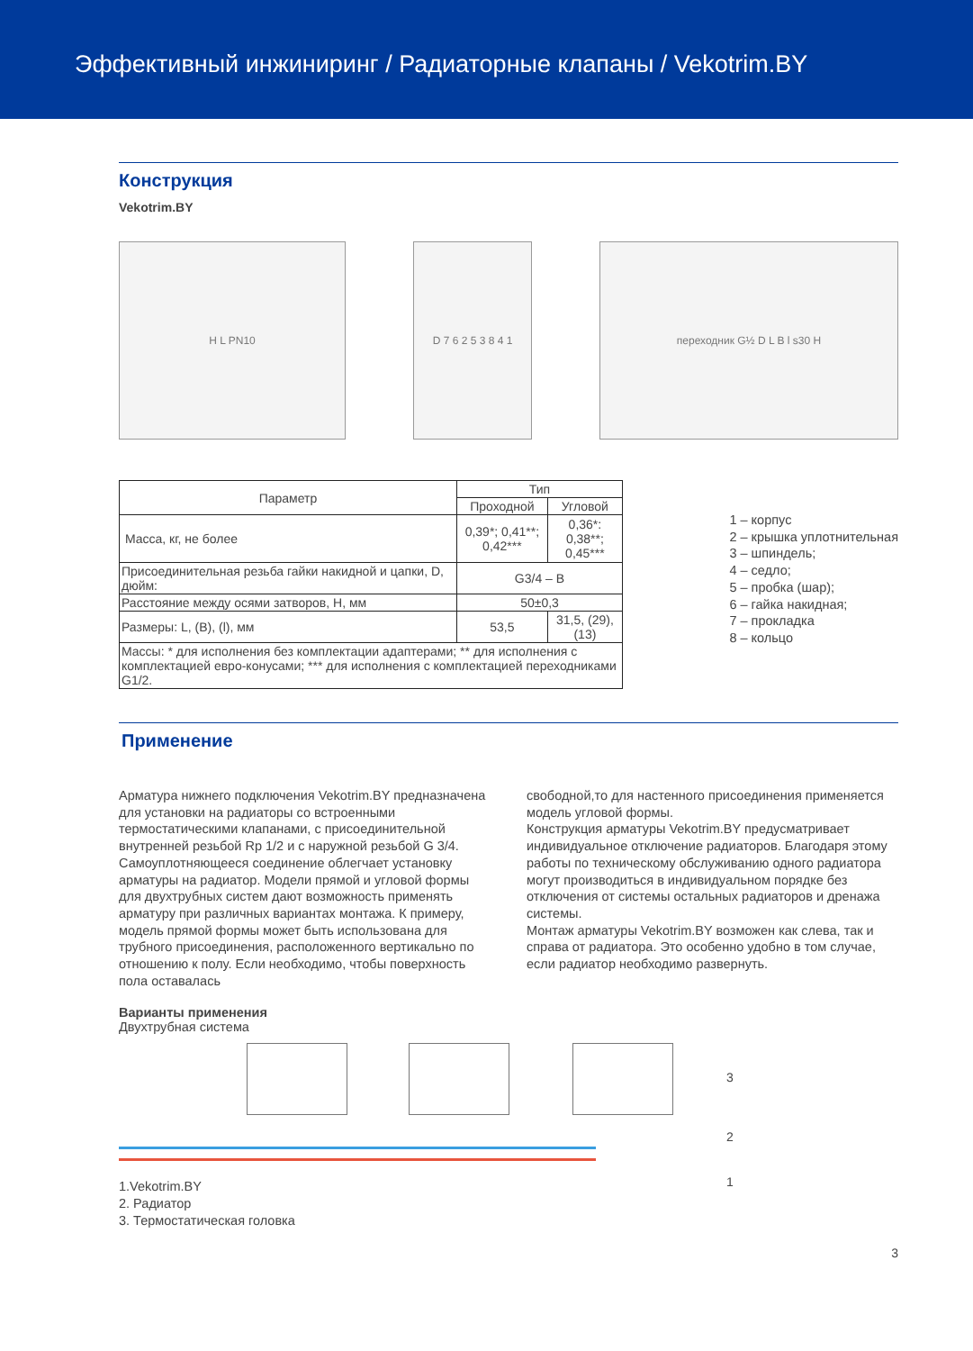Эффективный инжиниринг / Радиаторные клапаны / Vekotrim.BY
Конструкция
Vekotrim.BY
H L PN10 D 7 6 2 5 3 8 4 1 переходник G½ D L B l s30 H
| Параметр | Тип | |
| --- | --- | --- |
| | Проходной | Угловой |
| Масса, кг, не более | 0,39*; 0,41**; 0,42*** | 0,36*: 0,38**; 0,45*** |
| Присоединительная резьба гайки накидной и цапки, D, дюйм: | G3/4 – B | |
| Расстояние между осями затворов, H, мм | 50±0,3 | |
| Размеры: L, (B), (l), мм | 53,5 | 31,5, (29), (13) |
| Массы: * для исполнения без комплектации адаптерами; ** для исполнения с комплектацией евро-конусами; *** для исполнения с комплектацией переходниками G1/2. | | |
1 – корпус
2 – крышка уплотнительная
3 – шпиндель;
4 – седло;
5 – пробка (шар);
6 – гайка накидная;
7 – прокладка
8 – кольцо
Применение
Арматура нижнего подключения Vekotrim.BY предназначена для установки на радиаторы со встроенными термостатическими клапанами, с присоединительной внутренней резьбой Rp 1/2 и с наружной резьбой G 3/4. Самоуплотняющееся соединение облегчает установку арматуры на радиатор. Модели прямой и угловой формы для двухтрубных систем дают возможность применять арматуру при различных вариантах монтажа. К примеру, модель прямой формы может быть использована для трубного присоединения, расположенного вертикально по отношению к полу. Если необходимо, чтобы поверхность пола оставалась
свободной,то для настенного присоединения применяется модель угловой формы.
Конструкция арматуры Vekotrim.BY предусматривает индивидуальное отключение радиаторов. Благодаря этому работы по техническому обслуживанию одного радиатора могут производиться в индивидуальном порядке без отключения от системы остальных радиаторов и дренажа системы.
Монтаж арматуры Vekotrim.BY возможен как слева, так и справа от радиатора. Это особенно удобно в том случае, если радиатор необходимо развернуть.
Варианты применения
Двухтрубная система
3
2
1
1.Vekotrim.BY
2. Радиатор
3. Термостатическая головка
3